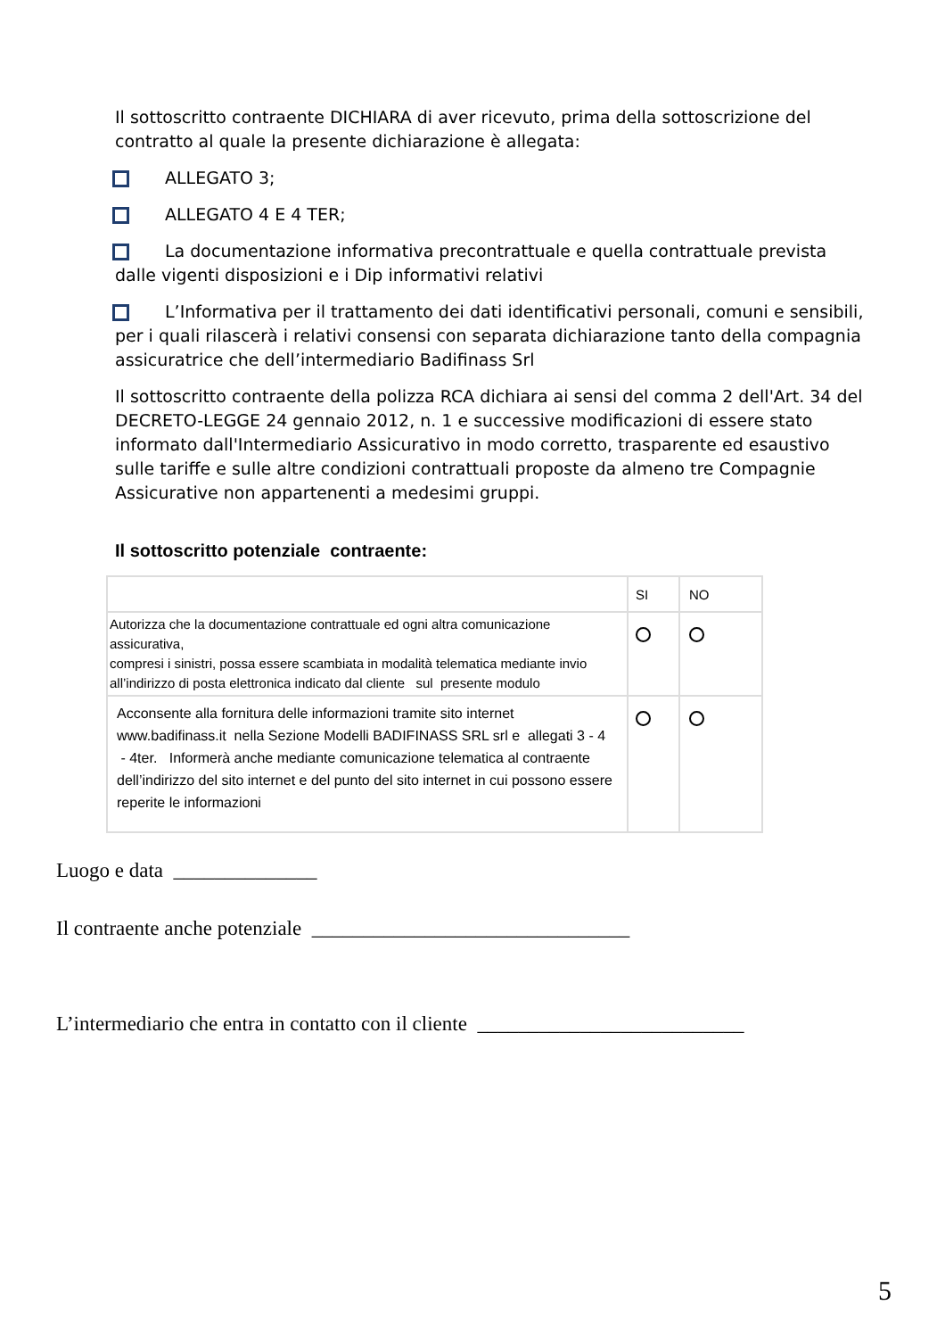Il sottoscritto contraente DICHIARA di aver ricevuto, prima della sottoscrizione del contratto al quale la presente dichiarazione è allegata:
ALLEGATO 3;
ALLEGATO 4 E 4 TER;
La documentazione informativa precontrattuale e quella contrattuale prevista dalle vigenti disposizioni e i Dip informativi relativi
L’Informativa per il trattamento dei dati identificativi personali, comuni e sensibili, per i quali rilascerà i relativi consensi con separata dichiarazione tanto della compagnia assicuratrice che dell’intermediario Badifinass Srl
Il sottoscritto contraente della polizza RCA dichiara ai sensi del comma 2 dell'Art. 34 del DECRETO-LEGGE 24 gennaio 2012, n. 1 e successive modificazioni di essere stato informato dall'Intermediario Assicurativo in modo corretto, trasparente ed esaustivo sulle tariffe e sulle altre condizioni contrattuali proposte da almeno tre Compagnie Assicurative non appartenenti a medesimi gruppi.
Il sottoscritto potenziale contraente:
| | SI | NO |
| --- | --- | --- |
| Autorizza che la documentazione contrattuale ed ogni altra comunicazione assicurativa, compresi i sinistri, possa essere scambiata in modalità telematica mediante invio all’indirizzo di posta elettronica indicato dal cliente sul presente modulo | | |
| Acconsente alla fornitura delle informazioni tramite sito internet www.badifinass.it nella Sezione Modelli BADIFINASS SRL srl e allegati 3 - 4 - 4ter. Informerà anche mediante comunicazione telematica al contraente dell’indirizzo del sito internet e del punto del sito internet in cui possono essere reperite le informazioni | | |
Luogo e data ______________
Il contraente anche potenziale _______________________________
L’intermediario che entra in contatto con il cliente __________________________
5